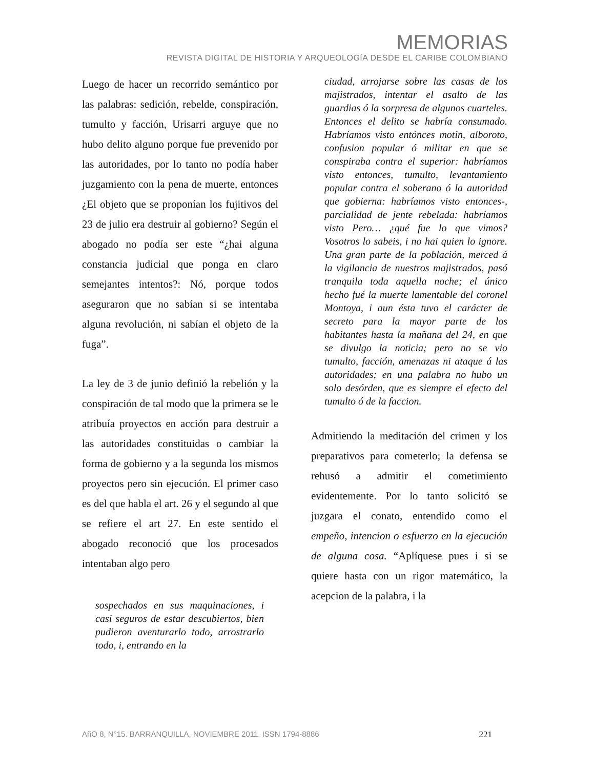MEMORIAS
REVISTA DIGITAL DE HISTORIA Y ARQUEOLOGíA DESDE EL CARIBE COLOMBIANO
Luego de hacer un recorrido semántico por las palabras: sedición, rebelde, conspiración, tumulto y facción, Urisarri arguye que no hubo delito alguno porque fue prevenido por las autoridades, por lo tanto no podía haber juzgamiento con la pena de muerte, entonces ¿El objeto que se proponían los fujitivos del 23 de julio era destruir al gobierno? Según el abogado no podía ser este “¿hai alguna constancia judicial que ponga en claro semejantes intentos?: Nó, porque todos aseguraron que no sabían si se intentaba alguna revolución, ni sabían el objeto de la fuga”.
La ley de 3 de junio definió la rebelión y la conspiración de tal modo que la primera se le atribuía proyectos en acción para destruir a las autoridades constituidas o cambiar la forma de gobierno y a la segunda los mismos proyectos pero sin ejecución. El primer caso es del que habla el art. 26 y el segundo al que se refiere el art 27. En este sentido el abogado reconoció que los procesados intentaban algo pero
sospechados en sus maquinaciones, i casi seguros de estar descubiertos, bien pudieron aventurarlo todo, arrostrarlo todo, i, entrando en la
ciudad, arrojarse sobre las casas de los majistrados, intentar el asalto de las guardias ó la sorpresa de algunos cuarteles. Entonces el delito se habría consumado. Habríamos visto entónces motin, alboroto, confusion popular ó militar en que se conspiraba contra el superior: habríamos visto entonces, tumulto, levantamiento popular contra el soberano ó la autoridad que gobierna: habríamos visto entonces-, parcialidad de jente rebelada: habríamos visto Pero… ¿qué fue lo que vimos? Vosotros lo sabeis, i no hai quien lo ignore. Una gran parte de la población, merced á la vigilancia de nuestros majistrados, pasó tranquila toda aquella noche; el único hecho fué la muerte lamentable del coronel Montoya, i aun ésta tuvo el carácter de secreto para la mayor parte de los habitantes hasta la mañana del 24, en que se divulgo la noticia; pero no se vio tumulto, facción, amenazas ni ataque á las autoridades; en una palabra no hubo un solo desórden, que es siempre el efecto del tumulto ó de la faccion.
Admitiendo la meditación del crimen y los preparativos para cometerlo; la defensa se rehusó a admitir el cometimiento evidentemente. Por lo tanto solicitó se juzgara el conato, entendido como el empeño, intencion o esfuerzo en la ejecución de alguna cosa. “Aplíquese pues i si se quiere hasta con un rigor matemático, la acepcion de la palabra, i la
AñO 8, N°15. BARRANQUILLA, NOVIEMBRE 2011. ISSN 1794-8886 221